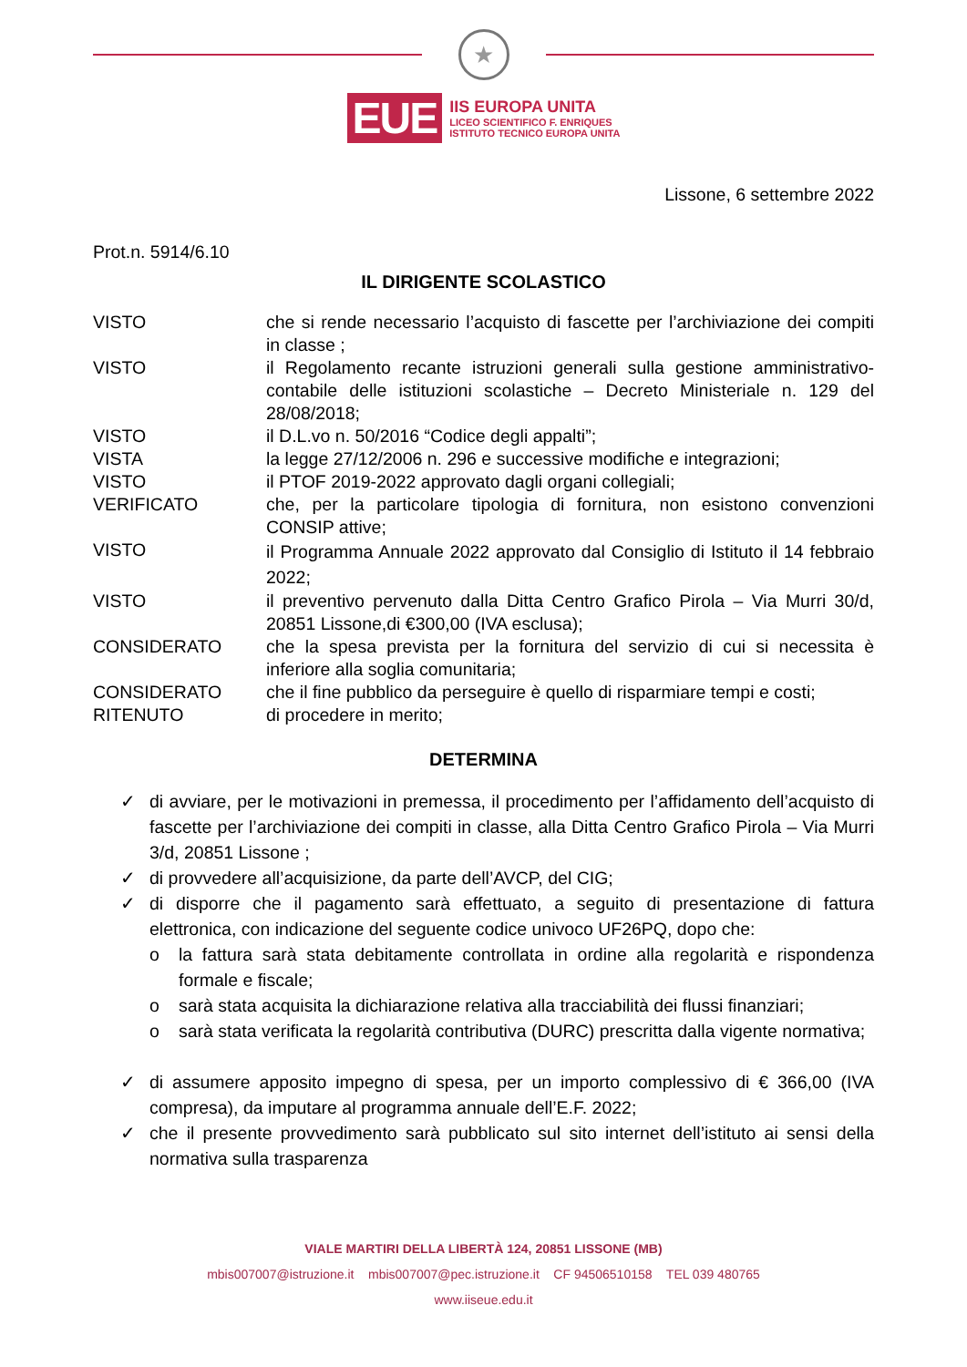★
EUE
IIS EUROPA UNITA
LICEO SCIENTIFICO F. ENRIQUES
ISTITUTO TECNICO EUROPA UNITA
Lissone, 6 settembre 2022
Prot.n. 5914/6.10
IL DIRIGENTE SCOLASTICO
| VISTO | che si rende necessario l’acquisto di fascette per l’archiviazione dei compiti in classe ; |
| VISTO | il Regolamento recante istruzioni generali sulla gestione amministrativo-contabile delle istituzioni scolastiche – Decreto Ministeriale n. 129 del 28/08/2018; |
| VISTO | il D.L.vo n. 50/2016 “Codice degli appalti”; |
| VISTA | la legge 27/12/2006 n. 296 e successive modifiche e integrazioni; |
| VISTO | il PTOF 2019-2022 approvato dagli organi collegiali; |
| VERIFICATO | che, per la particolare tipologia di fornitura, non esistono convenzioni CONSIP attive; |
| VISTO | il Programma Annuale 2022 approvato dal Consiglio di Istituto il 14 febbraio 2022; |
| VISTO | il preventivo pervenuto dalla Ditta Centro Grafico Pirola – Via Murri 30/d, 20851 Lissone,di €300,00 (IVA esclusa); |
| CONSIDERATO | che la spesa prevista per la fornitura del servizio di cui si necessita è inferiore alla soglia comunitaria; |
| CONSIDERATO | che il fine pubblico da perseguire è quello di risparmiare tempi e costi; |
| RITENUTO | di procedere in merito; |
DETERMINA
✓ di avviare, per le motivazioni in premessa, il procedimento per l’affidamento dell’acquisto di fascette per l’archiviazione dei compiti in classe, alla Ditta Centro Grafico Pirola – Via Murri 3/d, 20851 Lissone ;
✓ di provvedere all’acquisizione, da parte dell’AVCP, del CIG;
✓ di disporre che il pagamento sarà effettuato, a seguito di presentazione di fattura elettronica, con indicazione del seguente codice univoco UF26PQ, dopo che:
o la fattura sarà stata debitamente controllata in ordine alla regolarità e rispondenza formale e fiscale;
o sarà stata acquisita la dichiarazione relativa alla tracciabilità dei flussi finanziari;
o sarà stata verificata la regolarità contributiva (DURC) prescritta dalla vigente normativa;
✓ di assumere apposito impegno di spesa, per un importo complessivo di € 366,00 (IVA compresa), da imputare al programma annuale dell’E.F. 2022;
✓ che il presente provvedimento sarà pubblicato sul sito internet dell’istituto ai sensi della normativa sulla trasparenza
VIALE MARTIRI DELLA LIBERTÀ 124, 20851 LISSONE (MB)
mbis007007@istruzione.it mbis007007@pec.istruzione.it CF 94506510158 TEL 039 480765
www.iiseue.edu.it